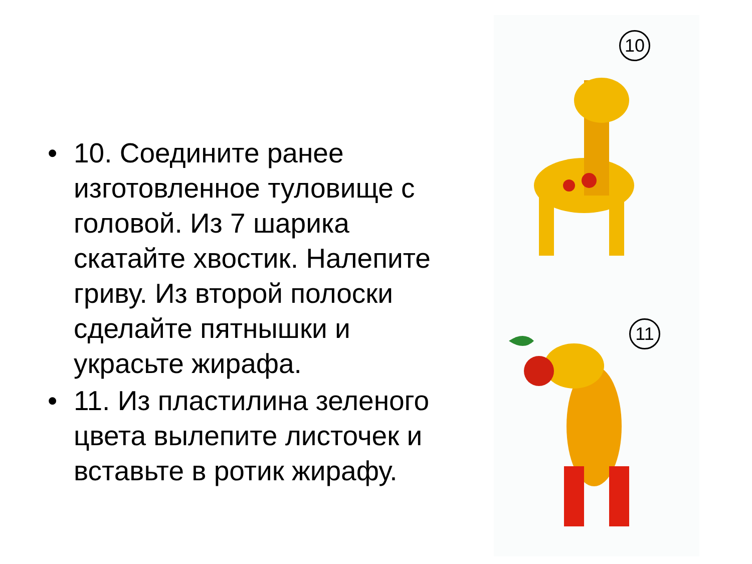• 10. Соедините ранее изготовленное туловище с головой. Из 7 шарика скатайте хвостик. Налепите гриву. Из второй полоски сделайте пятнышки и украсьте жирафа.
• 11. Из пластилина зеленого цвета вылепите листочек и вставьте в ротик жирафу.
10
11